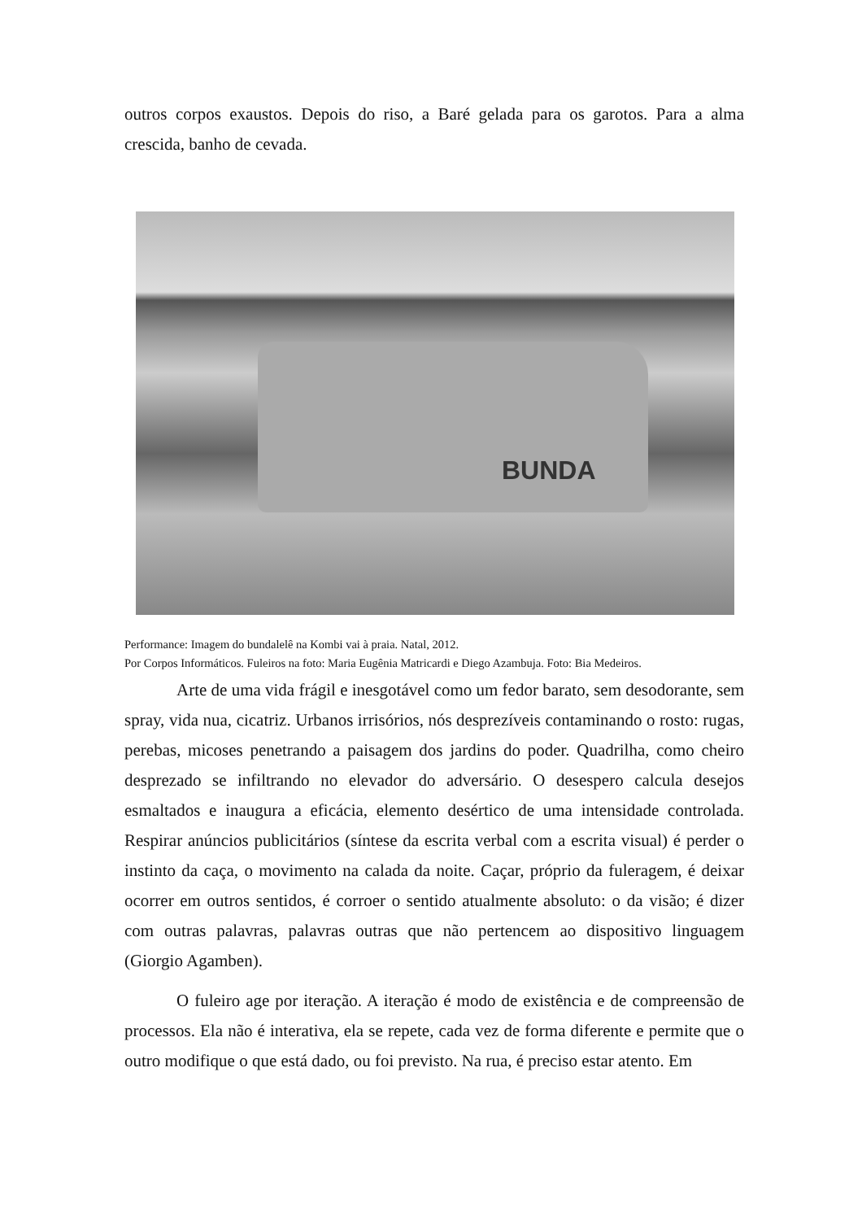outros corpos exaustos. Depois do riso, a Baré gelada para os garotos. Para a alma crescida, banho de cevada.
BUNDA
Performance: Imagem do bundalelê na Kombi vai à praia. Natal, 2012.
Por Corpos Informáticos. Fuleiros na foto: Maria Eugênia Matricardi e Diego Azambuja. Foto: Bia Medeiros.
Arte de uma vida frágil e inesgotável como um fedor barato, sem desodorante, sem spray, vida nua, cicatriz. Urbanos irrisórios, nós desprezíveis contaminando o rosto: rugas, perebas, micoses penetrando a paisagem dos jardins do poder. Quadrilha, como cheiro desprezado se infiltrando no elevador do adversário. O desespero calcula desejos esmaltados e inaugura a eficácia, elemento desértico de uma intensidade controlada. Respirar anúncios publicitários (síntese da escrita verbal com a escrita visual) é perder o instinto da caça, o movimento na calada da noite. Caçar, próprio da fuleragem, é deixar ocorrer em outros sentidos, é corroer o sentido atualmente absoluto: o da visão; é dizer com outras palavras, palavras outras que não pertencem ao dispositivo linguagem (Giorgio Agamben).
O fuleiro age por iteração. A iteração é modo de existência e de compreensão de processos. Ela não é interativa, ela se repete, cada vez de forma diferente e permite que o outro modifique o que está dado, ou foi previsto. Na rua, é preciso estar atento. Em